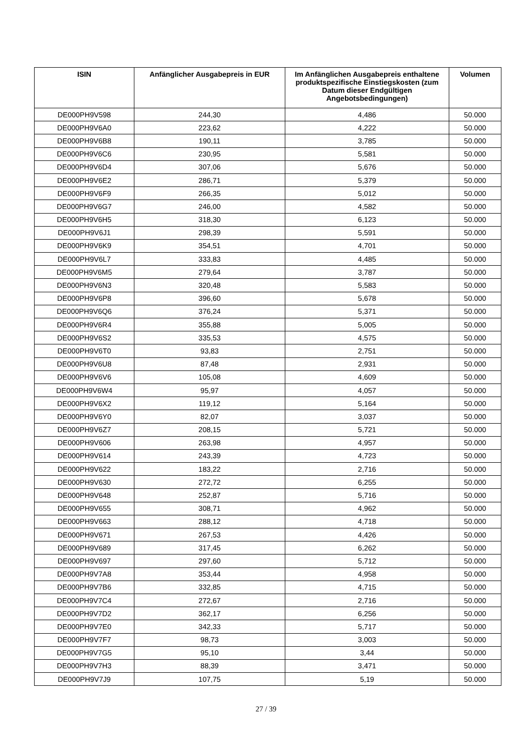| ISIN | Anfänglicher Ausgabepreis in EUR | Im Anfänglichen Ausgabepreis enthaltene produktspezifische Einstiegskosten (zum Datum dieser Endgültigen Angebotsbedingungen) | Volumen |
| --- | --- | --- | --- |
| DE000PH9V598 | 244,30 | 4,486 | 50.000 |
| DE000PH9V6A0 | 223,62 | 4,222 | 50.000 |
| DE000PH9V6B8 | 190,11 | 3,785 | 50.000 |
| DE000PH9V6C6 | 230,95 | 5,581 | 50.000 |
| DE000PH9V6D4 | 307,06 | 5,676 | 50.000 |
| DE000PH9V6E2 | 286,71 | 5,379 | 50.000 |
| DE000PH9V6F9 | 266,35 | 5,012 | 50.000 |
| DE000PH9V6G7 | 246,00 | 4,582 | 50.000 |
| DE000PH9V6H5 | 318,30 | 6,123 | 50.000 |
| DE000PH9V6J1 | 298,39 | 5,591 | 50.000 |
| DE000PH9V6K9 | 354,51 | 4,701 | 50.000 |
| DE000PH9V6L7 | 333,83 | 4,485 | 50.000 |
| DE000PH9V6M5 | 279,64 | 3,787 | 50.000 |
| DE000PH9V6N3 | 320,48 | 5,583 | 50.000 |
| DE000PH9V6P8 | 396,60 | 5,678 | 50.000 |
| DE000PH9V6Q6 | 376,24 | 5,371 | 50.000 |
| DE000PH9V6R4 | 355,88 | 5,005 | 50.000 |
| DE000PH9V6S2 | 335,53 | 4,575 | 50.000 |
| DE000PH9V6T0 | 93,83 | 2,751 | 50.000 |
| DE000PH9V6U8 | 87,48 | 2,931 | 50.000 |
| DE000PH9V6V6 | 105,08 | 4,609 | 50.000 |
| DE000PH9V6W4 | 95,97 | 4,057 | 50.000 |
| DE000PH9V6X2 | 119,12 | 5,164 | 50.000 |
| DE000PH9V6Y0 | 82,07 | 3,037 | 50.000 |
| DE000PH9V6Z7 | 208,15 | 5,721 | 50.000 |
| DE000PH9V606 | 263,98 | 4,957 | 50.000 |
| DE000PH9V614 | 243,39 | 4,723 | 50.000 |
| DE000PH9V622 | 183,22 | 2,716 | 50.000 |
| DE000PH9V630 | 272,72 | 6,255 | 50.000 |
| DE000PH9V648 | 252,87 | 5,716 | 50.000 |
| DE000PH9V655 | 308,71 | 4,962 | 50.000 |
| DE000PH9V663 | 288,12 | 4,718 | 50.000 |
| DE000PH9V671 | 267,53 | 4,426 | 50.000 |
| DE000PH9V689 | 317,45 | 6,262 | 50.000 |
| DE000PH9V697 | 297,60 | 5,712 | 50.000 |
| DE000PH9V7A8 | 353,44 | 4,958 | 50.000 |
| DE000PH9V7B6 | 332,85 | 4,715 | 50.000 |
| DE000PH9V7C4 | 272,67 | 2,716 | 50.000 |
| DE000PH9V7D2 | 362,17 | 6,256 | 50.000 |
| DE000PH9V7E0 | 342,33 | 5,717 | 50.000 |
| DE000PH9V7F7 | 98,73 | 3,003 | 50.000 |
| DE000PH9V7G5 | 95,10 | 3,44 | 50.000 |
| DE000PH9V7H3 | 88,39 | 3,471 | 50.000 |
| DE000PH9V7J9 | 107,75 | 5,19 | 50.000 |
27 / 39